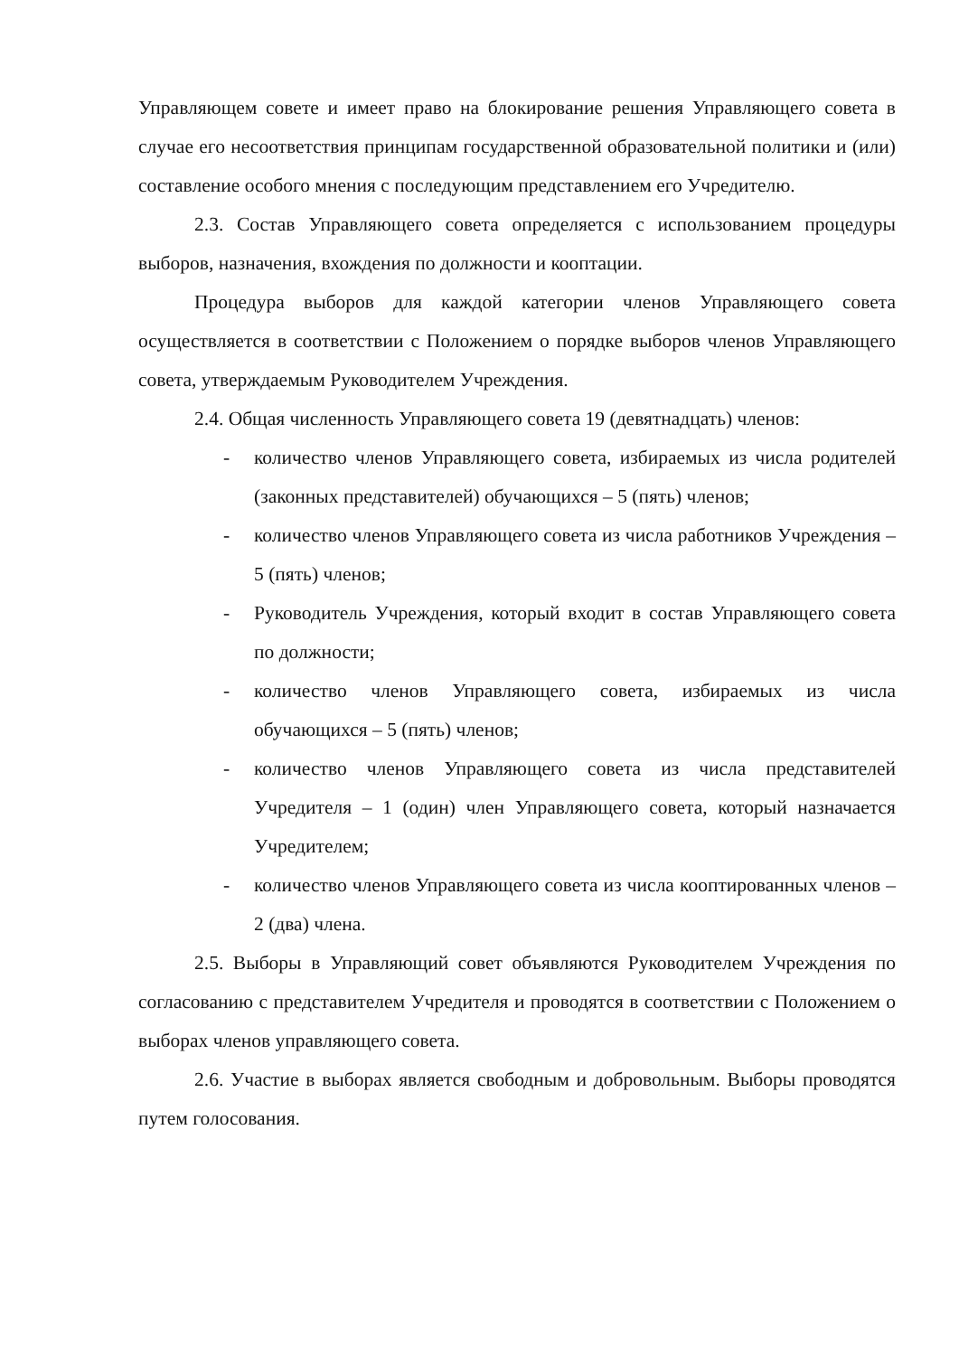Управляющем совете и имеет право на блокирование решения Управляющего совета в случае его несоответствия принципам государственной образовательной политики и (или) составление особого мнения с последующим представлением его Учредителю.
2.3. Состав Управляющего совета определяется с использованием процедуры выборов, назначения, вхождения по должности и кооптации.
Процедура выборов для каждой категории членов Управляющего совета осуществляется в соответствии с Положением о порядке выборов членов Управляющего совета, утверждаемым Руководителем Учреждения.
2.4. Общая численность Управляющего совета 19 (девятнадцать) членов:
- количество членов Управляющего совета, избираемых из числа родителей (законных представителей) обучающихся – 5 (пять) членов;
- количество членов Управляющего совета из числа работников Учреждения – 5 (пять) членов;
- Руководитель Учреждения, который входит в состав Управляющего совета по должности;
- количество членов Управляющего совета, избираемых из числа обучающихся – 5 (пять) членов;
- количество членов Управляющего совета из числа представителей Учредителя – 1 (один) член Управляющего совета, который назначается Учредителем;
- количество членов Управляющего совета из числа кооптированных членов – 2 (два) члена.
2.5. Выборы в Управляющий совет объявляются Руководителем Учреждения по согласованию с представителем Учредителя и проводятся в соответствии с Положением о выборах членов управляющего совета.
2.6. Участие в выборах является свободным и добровольным. Выборы проводятся путем голосования.